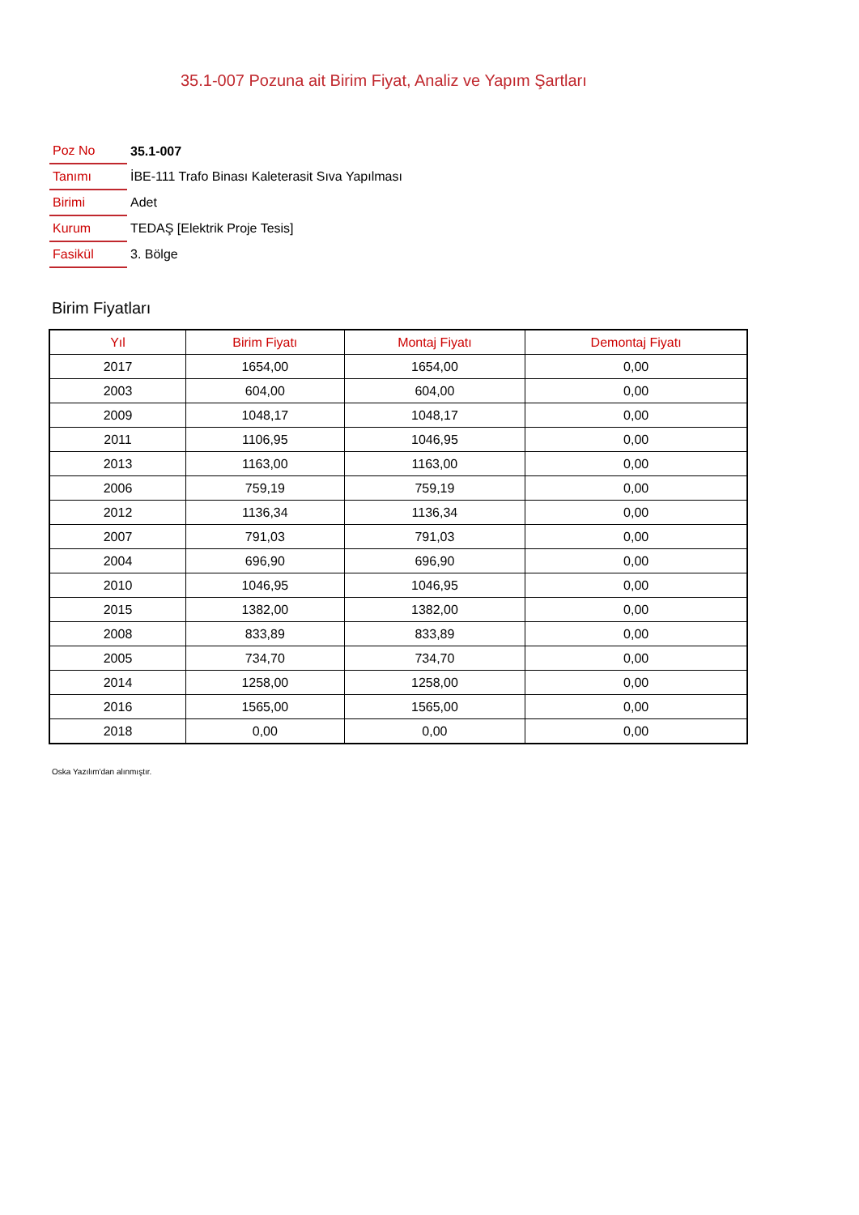35.1-007 Pozuna ait Birim Fiyat, Analiz ve Yapım Şartları
| Poz No | 35.1-007 |
| Tanımı | İBE-111 Trafo Binası Kaleterasit Sıva Yapılması |
| Birimi | Adet |
| Kurum | TEDAŞ [Elektrik Proje Tesis] |
| Fasikül | 3. Bölge |
Birim Fiyatları
| Yıl | Birim Fiyatı | Montaj Fiyatı | Demontaj Fiyatı |
| --- | --- | --- | --- |
| 2017 | 1654,00 | 1654,00 | 0,00 |
| 2003 | 604,00 | 604,00 | 0,00 |
| 2009 | 1048,17 | 1048,17 | 0,00 |
| 2011 | 1106,95 | 1046,95 | 0,00 |
| 2013 | 1163,00 | 1163,00 | 0,00 |
| 2006 | 759,19 | 759,19 | 0,00 |
| 2012 | 1136,34 | 1136,34 | 0,00 |
| 2007 | 791,03 | 791,03 | 0,00 |
| 2004 | 696,90 | 696,90 | 0,00 |
| 2010 | 1046,95 | 1046,95 | 0,00 |
| 2015 | 1382,00 | 1382,00 | 0,00 |
| 2008 | 833,89 | 833,89 | 0,00 |
| 2005 | 734,70 | 734,70 | 0,00 |
| 2014 | 1258,00 | 1258,00 | 0,00 |
| 2016 | 1565,00 | 1565,00 | 0,00 |
| 2018 | 0,00 | 0,00 | 0,00 |
Oska Yazılım'dan alınmıştır.